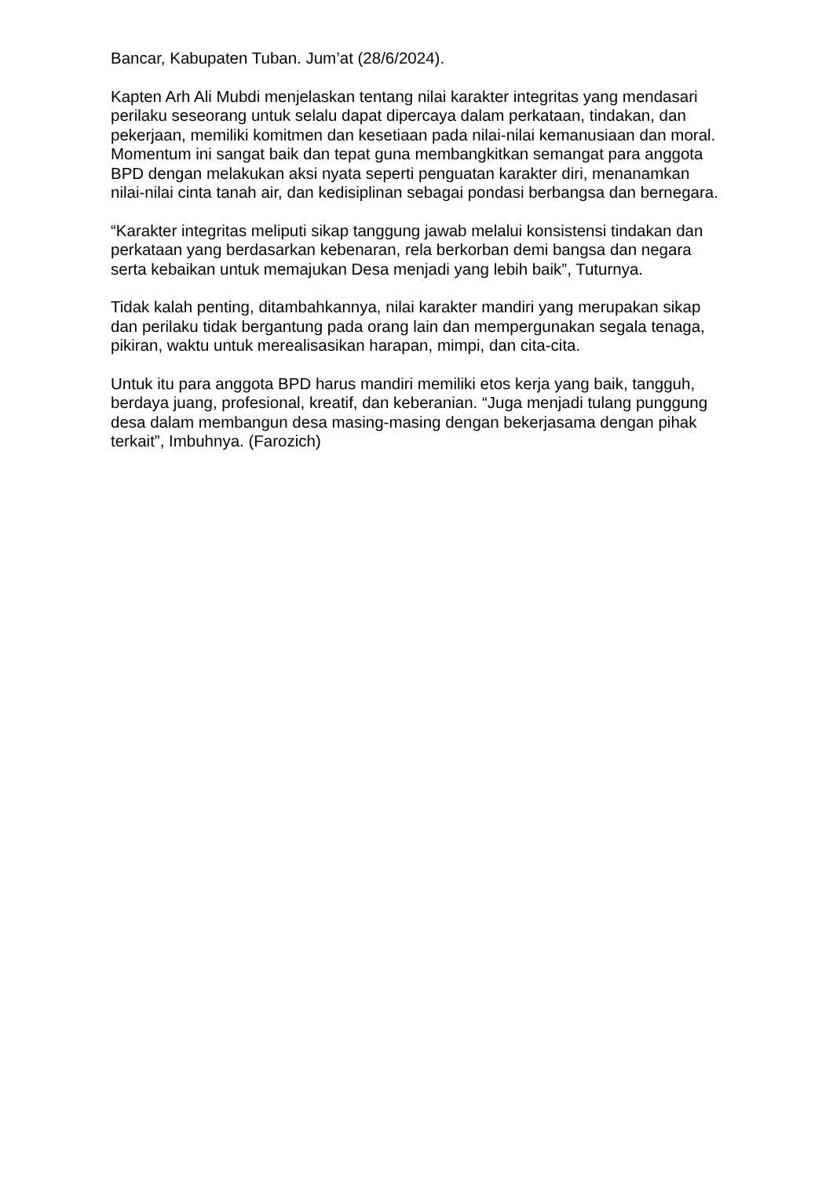Bancar, Kabupaten Tuban. Jum’at (28/6/2024).
Kapten Arh Ali Mubdi menjelaskan tentang nilai karakter integritas yang mendasari perilaku seseorang untuk selalu dapat dipercaya dalam perkataan, tindakan, dan pekerjaan, memiliki komitmen dan kesetiaan pada nilai-nilai kemanusiaan dan moral. Momentum ini sangat baik dan tepat guna membangkitkan semangat para anggota BPD dengan melakukan aksi nyata seperti penguatan karakter diri, menanamkan nilai-nilai cinta tanah air, dan kedisiplinan sebagai pondasi berbangsa dan bernegara.
“Karakter integritas meliputi sikap tanggung jawab melalui konsistensi tindakan dan perkataan yang berdasarkan kebenaran, rela berkorban demi bangsa dan negara serta kebaikan untuk memajukan Desa menjadi yang lebih baik”, Tuturnya.
Tidak kalah penting, ditambahkannya, nilai karakter mandiri yang merupakan sikap dan perilaku tidak bergantung pada orang lain dan mempergunakan segala tenaga, pikiran, waktu untuk merealisasikan harapan, mimpi, dan cita-cita.
Untuk itu para anggota BPD harus mandiri memiliki etos kerja yang baik, tangguh, berdaya juang, profesional, kreatif, dan keberanian. “Juga menjadi tulang punggung desa dalam membangun desa masing-masing dengan bekerjasama dengan pihak terkait”, Imbuhnya. (Farozich)